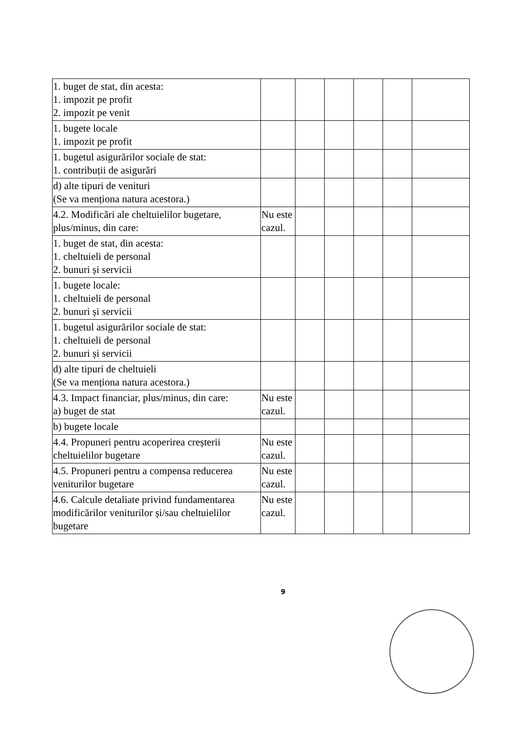| 1. buget de stat, din acesta: 1. impozit pe profit 2. impozit pe venit | | | | | | |
| 1. bugete locale 1. impozit pe profit | | | | | | |
| 1. bugetul asigurărilor sociale de stat: 1. contribuții de asigurări | | | | | | |
| d) alte tipuri de venituri (Se va menționa natura acestora.) | | | | | | |
| 4.2. Modificări ale cheltuielilor bugetare, plus/minus, din care: | Nu este cazul. | | | | | |
| 1. buget de stat, din acesta: 1. cheltuieli de personal 2. bunuri și servicii | | | | | | |
| 1. bugete locale: 1. cheltuieli de personal 2. bunuri și servicii | | | | | | |
| 1. bugetul asigurărilor sociale de stat: 1. cheltuieli de personal 2. bunuri și servicii | | | | | | |
| d) alte tipuri de cheltuieli (Se va menționa natura acestora.) | | | | | | |
| 4.3. Impact financiar, plus/minus, din care: a) buget de stat | Nu este cazul. | | | | | |
| b) bugete locale | | | | | | |
| 4.4. Propuneri pentru acoperirea creșterii cheltuielilor bugetare | Nu este cazul. | | | | | |
| 4.5. Propuneri pentru a compensa reducerea veniturilor bugetare | Nu este cazul. | | | | | |
| 4.6. Calcule detaliate privind fundamentarea modificărilor veniturilor și/sau cheltuielilor bugetare | Nu este cazul. | | | | | |
9